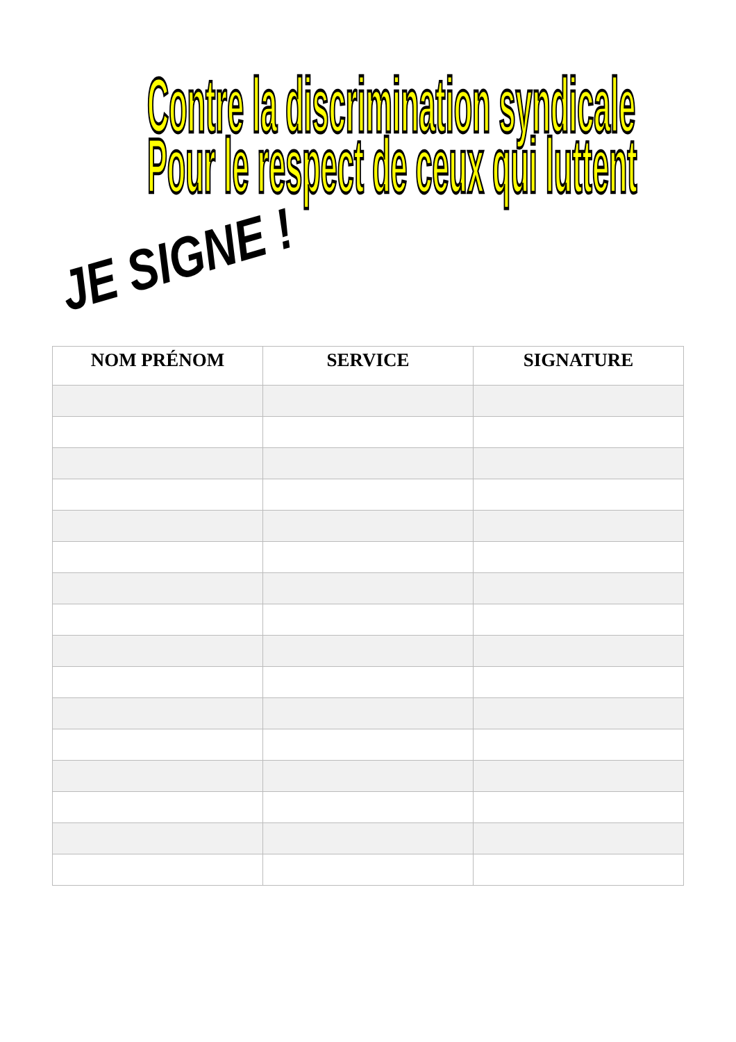Contre la discrimination syndicale
Pour le respect de ceux qui luttent
JE SIGNE !
| NOM PRÉNOM | SERVICE | SIGNATURE |
| --- | --- | --- |